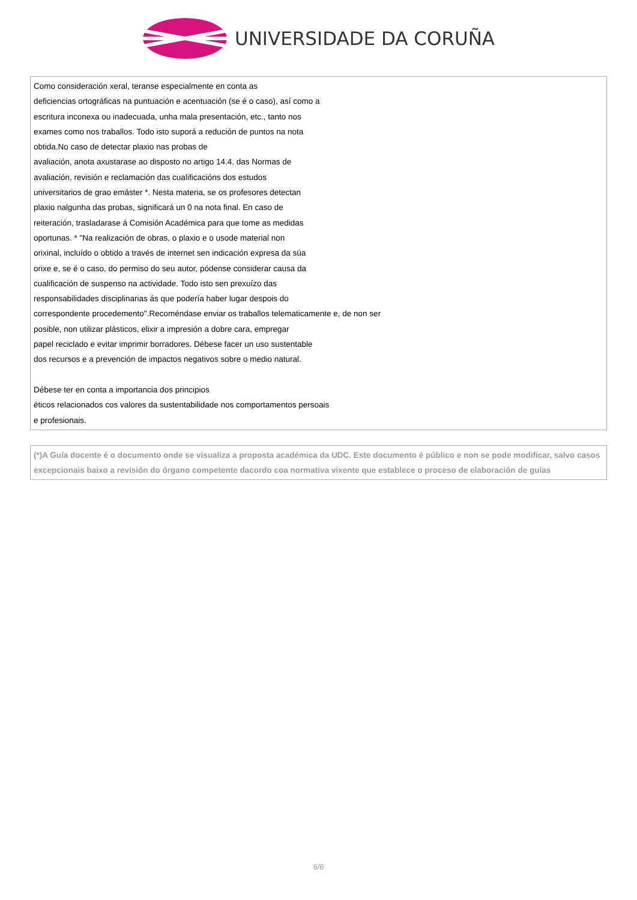UNIVERSIDADE DA CORUÑA
Como consideración xeral, teranse especialmente en conta as
deficiencias ortográficas na puntuación e acentuación (se é o caso), así como a
escritura inconexa ou inadecuada, unha mala presentación, etc., tanto nos
exames como nos traballos. Todo isto suporá a redución de puntos na nota
obtida.No caso de detectar plaxio nas probas de
avaliación, anota axustarase ao disposto no artigo 14.4. das Normas de
avaliación, revisión e reclamación das cualificacións dos estudos
universitarios de grao emáster *. Nesta materia, se os profesores detectan
plaxio nalgunha das probas, significará un 0 na nota final. En caso de
reiteración, trasladarase á Comisión Académica para que tome as medidas
oportunas. * "Na realización de obras, o plaxio e o usode material non
orixinal, incluído o obtido a través de internet sen indicación expresa da súa
orixe e, se é o caso, do permiso do seu autor, pódense considerar causa da
cualificación de suspenso na actividade. Todo isto sen prexuízo das
responsabilidades disciplinarias ás que podería haber lugar despois do
correspondente procedemento".Recoméndase enviar os traballos telematicamente e, de non ser
posible, non utilizar plásticos, elixir a impresión a dobre cara, empregar
papel reciclado e evitar imprimir borradores. Débese facer un uso sustentable
dos recursos e a prevención de impactos negativos sobre o medio natural.
Débese ter en conta a importancia dos principios
éticos relacionados cos valores da sustentabilidade nos comportamentos persoais
e profesionais.
(*)A Guía docente é o documento onde se visualiza a proposta académica da UDC. Este documento é público e non se pode modificar, salvo casos excepcionais baixo a revisión do órgano competente dacordo coa normativa vixente que establece o proceso de elaboración de guías
6/6